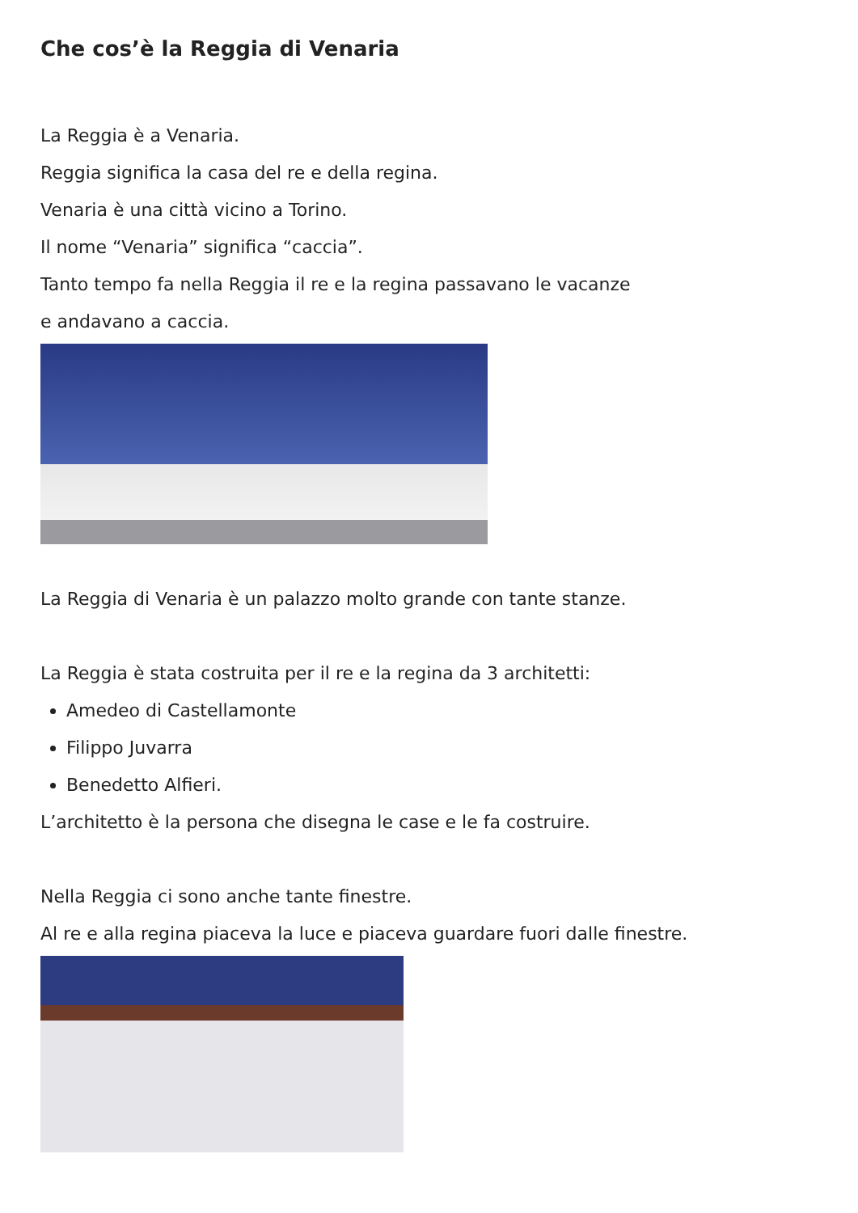Che cos’è la Reggia di Venaria
La Reggia è a Venaria.
Reggia significa la casa del re e della regina.
Venaria è una città vicino a Torino.
Il nome “Venaria” significa “caccia”.
Tanto tempo fa nella Reggia il re e la regina passavano le vacanze
e andavano a caccia.
La Reggia di Venaria è un palazzo molto grande con tante stanze.
La Reggia è stata costruita per il re e la regina da 3 architetti:
Amedeo di Castellamonte
Filippo Juvarra
Benedetto Alfieri.
L’architetto è la persona che disegna le case e le fa costruire.
Nella Reggia ci sono anche tante finestre.
Al re e alla regina piaceva la luce e piaceva guardare fuori dalle finestre.